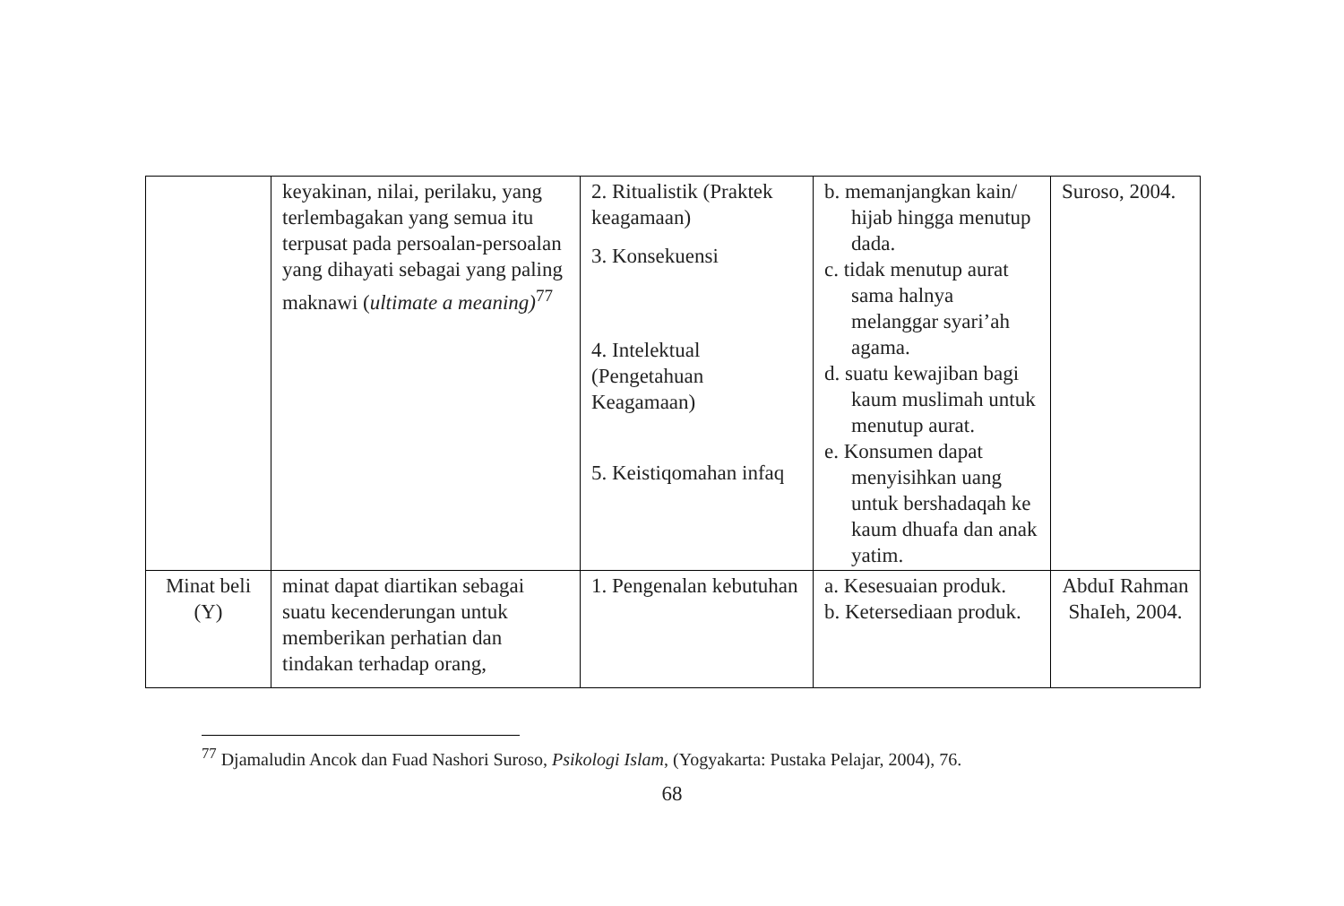| | keyakinan, nilai, perilaku, yang terlembagakan yang semua itu terpusat pada persoalan-persoalan yang dihayati sebagai yang paling maknawi ( ultimate a meaning)<sup>77</sup> | 2. Ritualistik (Praktek keagamaan) 3. Konsekuensi 4. Intelektual (Pengetahuan Keagamaan) 5. Keistiqomahan infaq | b. memanjangkan kain/ hijab hingga menutup dada. c. tidak menutup aurat sama halnya melanggar syari’ah agama. d. suatu kewajiban bagi kaum muslimah untuk menutup aurat. e. Konsumen dapat menyisihkan uang untuk bershadaqah ke kaum dhuafa dan anak yatim. | Suroso, 2004. |
| Minat beli (Y) | minat dapat diartikan sebagai suatu kecenderungan untuk memberikan perhatian dan tindakan terhadap orang, | 1. Pengenalan kebutuhan | a. Kesesuaian produk. b. Ketersediaan produk. | AbduI Rahman ShaIeh, 2004. |
<sup>77</sup> Djamaludin Ancok dan Fuad Nashori Suroso, Psikologi Islam, (Yogyakarta: Pustaka Pelajar, 2004), 76.
68